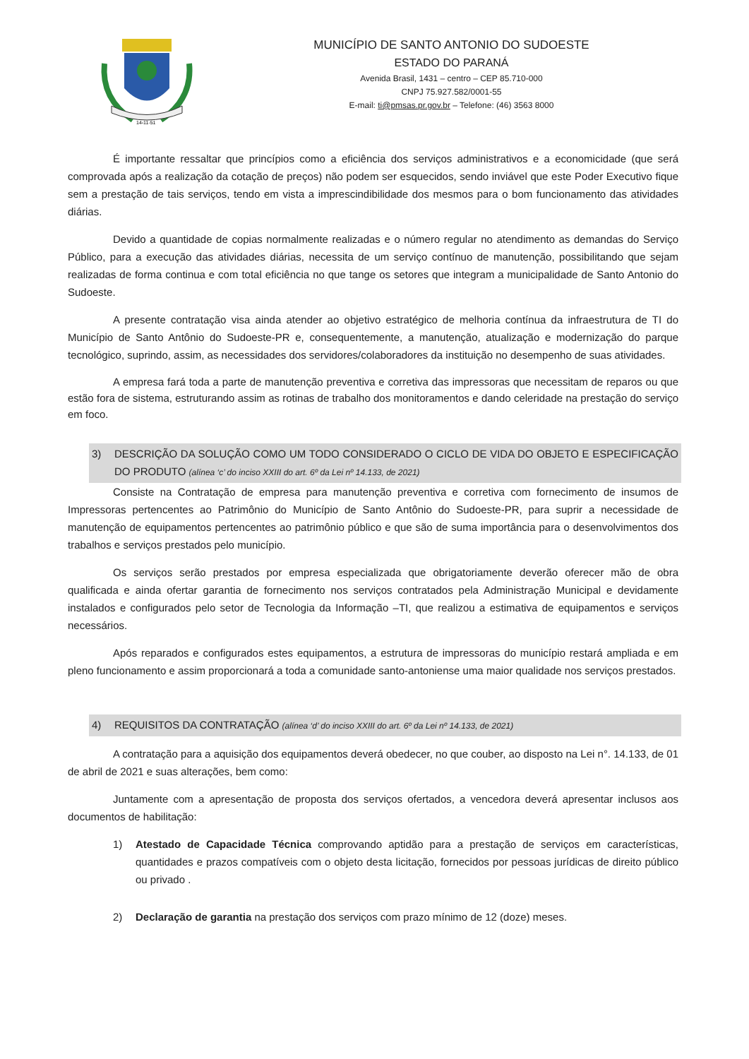14-11-51
MUNICÍPIO DE SANTO ANTONIO DO SUDOESTE
ESTADO DO PARANÁ
Avenida Brasil, 1431 – centro – CEP 85.710-000
CNPJ 75.927.582/0001-55
E-mail: ti@pmsas.pr.gov.br – Telefone: (46) 3563 8000
É importante ressaltar que princípios como a eficiência dos serviços administrativos e a economicidade (que será comprovada após a realização da cotação de preços) não podem ser esquecidos, sendo inviável que este Poder Executivo fique sem a prestação de tais serviços, tendo em vista a imprescindibilidade dos mesmos para o bom funcionamento das atividades diárias.
Devido a quantidade de copias normalmente realizadas e o número regular no atendimento as demandas do Serviço Público, para a execução das atividades diárias, necessita de um serviço contínuo de manutenção, possibilitando que sejam realizadas de forma continua e com total eficiência no que tange os setores que integram a municipalidade de Santo Antonio do Sudoeste.
A presente contratação visa ainda atender ao objetivo estratégico de melhoria contínua da infraestrutura de TI do Município de Santo Antônio do Sudoeste-PR e, consequentemente, a manutenção, atualização e modernização do parque tecnológico, suprindo, assim, as necessidades dos servidores/colaboradores da instituição no desempenho de suas atividades.
A empresa fará toda a parte de manutenção preventiva e corretiva das impressoras que necessitam de reparos ou que estão fora de sistema, estruturando assim as rotinas de trabalho dos monitoramentos e dando celeridade na prestação do serviço em foco.
3) DESCRIÇÃO DA SOLUÇÃO COMO UM TODO CONSIDERADO O CICLO DE VIDA DO OBJETO E ESPECIFICAÇÃO DO PRODUTO (alínea ‘c’ do inciso XXIII do art. 6º da Lei nº 14.133, de 2021)
Consiste na Contratação de empresa para manutenção preventiva e corretiva com fornecimento de insumos de Impressoras pertencentes ao Patrimônio do Município de Santo Antônio do Sudoeste-PR, para suprir a necessidade de manutenção de equipamentos pertencentes ao patrimônio público e que são de suma importância para o desenvolvimentos dos trabalhos e serviços prestados pelo município.
Os serviços serão prestados por empresa especializada que obrigatoriamente deverão oferecer mão de obra qualificada e ainda ofertar garantia de fornecimento nos serviços contratados pela Administração Municipal e devidamente instalados e configurados pelo setor de Tecnologia da Informação –TI, que realizou a estimativa de equipamentos e serviços necessários.
Após reparados e configurados estes equipamentos, a estrutura de impressoras do município restará ampliada e em pleno funcionamento e assim proporcionará a toda a comunidade santo-antoniense uma maior qualidade nos serviços prestados.
4) REQUISITOS DA CONTRATAÇÃO (alínea ‘d’ do inciso XXIII do art. 6º da Lei nº 14.133, de 2021)
A contratação para a aquisição dos equipamentos deverá obedecer, no que couber, ao disposto na Lei n°. 14.133, de 01 de abril de 2021 e suas alterações, bem como:
Juntamente com a apresentação de proposta dos serviços ofertados, a vencedora deverá apresentar inclusos aos documentos de habilitação:
1) Atestado de Capacidade Técnica comprovando aptidão para a prestação de serviços em características, quantidades e prazos compatíveis com o objeto desta licitação, fornecidos por pessoas jurídicas de direito público ou privado .
2) Declaração de garantia na prestação dos serviços com prazo mínimo de 12 (doze) meses.